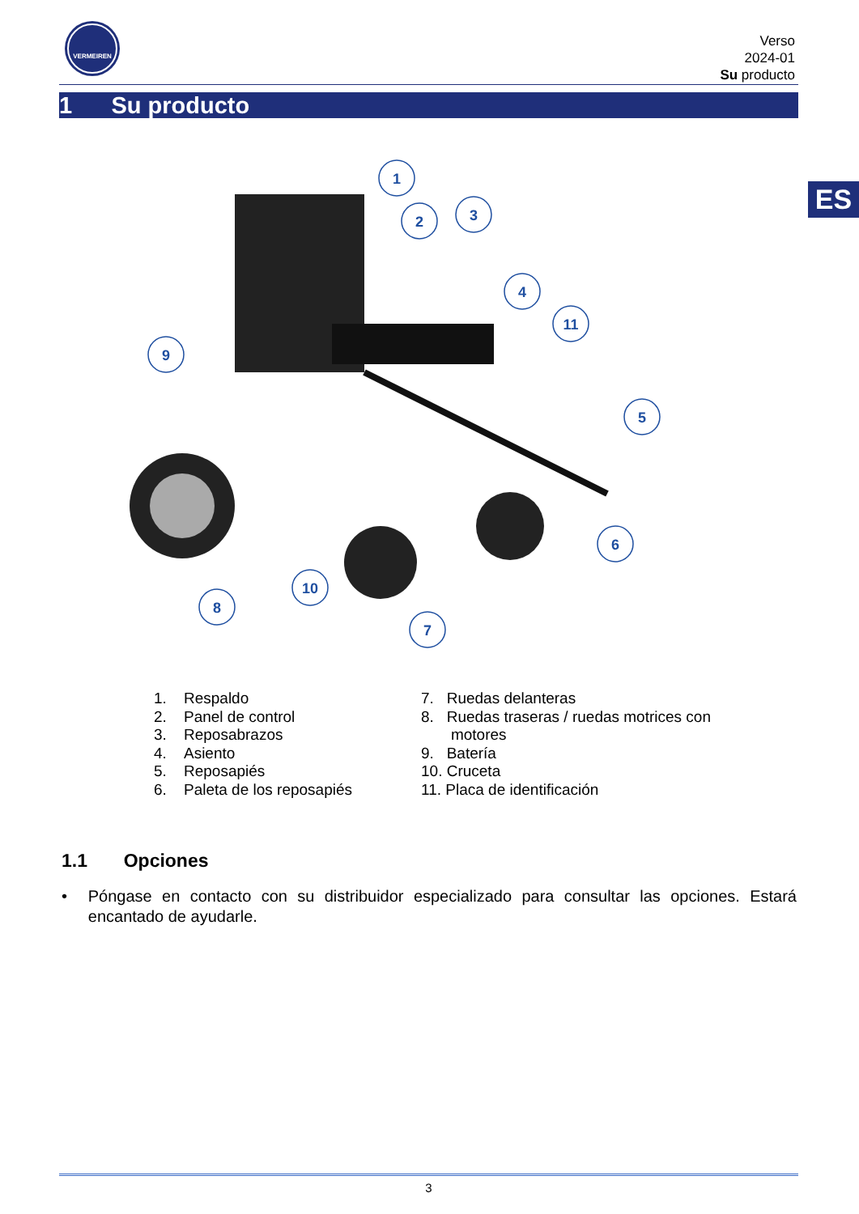VERMEIREN
Verso
2024-01
Su producto
1 Su producto
ES
1
2
3
4
11
5
6
7
8
10
9
1. Respaldo
2. Panel de control
3. Reposabrazos
4. Asiento
5. Reposapiés
6. Paleta de los reposapiés
7. Ruedas delanteras
8. Ruedas traseras / ruedas motrices con
motores
9. Batería
10. Cruceta
11. Placa de identificación
1.1 Opciones
• Póngase en contacto con su distribuidor especializado para consultar las opciones. Estará encantado de ayudarle.
3